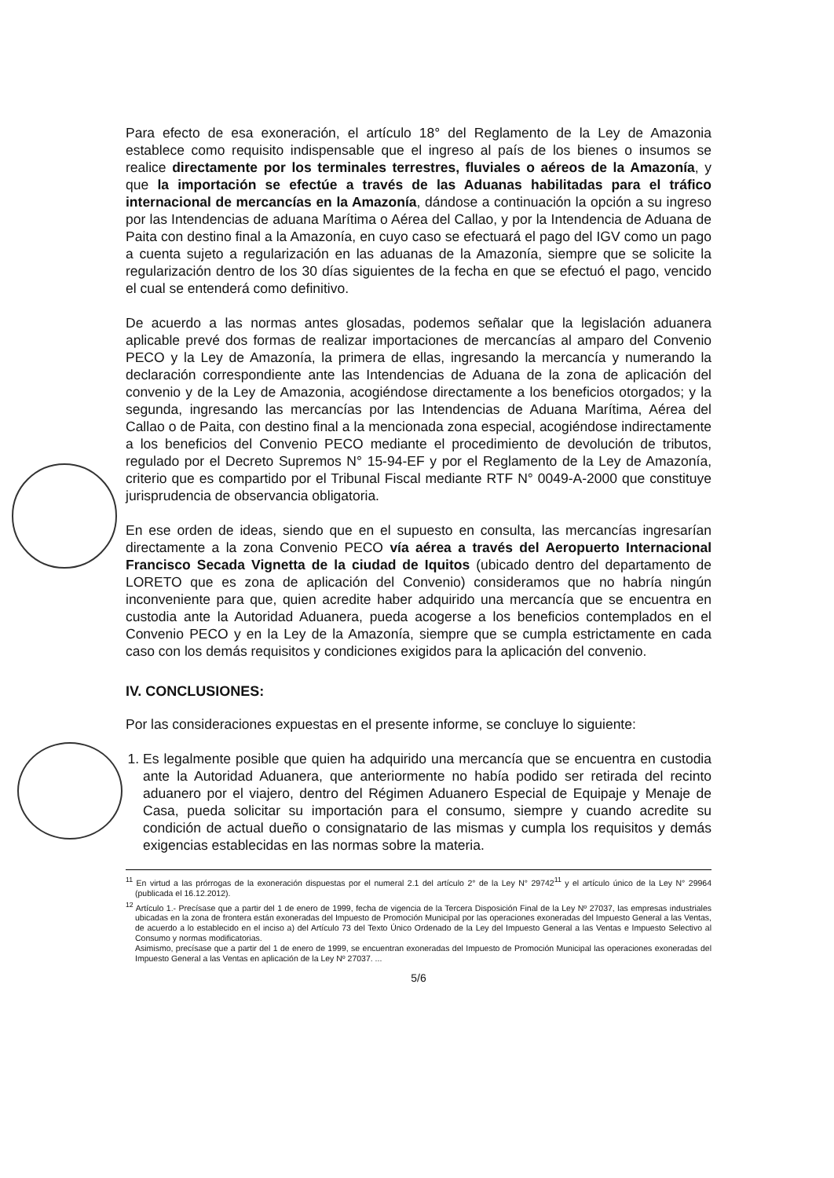Para efecto de esa exoneración, el artículo 18° del Reglamento de la Ley de Amazonia establece como requisito indispensable que el ingreso al país de los bienes o insumos se realice directamente por los terminales terrestres, fluviales o aéreos de la Amazonía, y que la importación se efectúe a través de las Aduanas habilitadas para el tráfico internacional de mercancías en la Amazonía, dándose a continuación la opción a su ingreso por las Intendencias de aduana Marítima o Aérea del Callao, y por la Intendencia de Aduana de Paita con destino final a la Amazonía, en cuyo caso se efectuará el pago del IGV como un pago a cuenta sujeto a regularización en las aduanas de la Amazonía, siempre que se solicite la regularización dentro de los 30 días siguientes de la fecha en que se efectuó el pago, vencido el cual se entenderá como definitivo.
De acuerdo a las normas antes glosadas, podemos señalar que la legislación aduanera aplicable prevé dos formas de realizar importaciones de mercancías al amparo del Convenio PECO y la Ley de Amazonía, la primera de ellas, ingresando la mercancía y numerando la declaración correspondiente ante las Intendencias de Aduana de la zona de aplicación del convenio y de la Ley de Amazonia, acogiéndose directamente a los beneficios otorgados; y la segunda, ingresando las mercancías por las Intendencias de Aduana Marítima, Aérea del Callao o de Paita, con destino final a la mencionada zona especial, acogiéndose indirectamente a los beneficios del Convenio PECO mediante el procedimiento de devolución de tributos, regulado por el Decreto Supremos N° 15-94-EF y por el Reglamento de la Ley de Amazonía, criterio que es compartido por el Tribunal Fiscal mediante RTF N° 0049-A-2000 que constituye jurisprudencia de observancia obligatoria.
En ese orden de ideas, siendo que en el supuesto en consulta, las mercancías ingresarían directamente a la zona Convenio PECO vía aérea a través del Aeropuerto Internacional Francisco Secada Vignetta de la ciudad de Iquitos (ubicado dentro del departamento de LORETO que es zona de aplicación del Convenio) consideramos que no habría ningún inconveniente para que, quien acredite haber adquirido una mercancía que se encuentra en custodia ante la Autoridad Aduanera, pueda acogerse a los beneficios contemplados en el Convenio PECO y en la Ley de la Amazonía, siempre que se cumpla estrictamente en cada caso con los demás requisitos y condiciones exigidos para la aplicación del convenio.
IV. CONCLUSIONES:
Por las consideraciones expuestas en el presente informe, se concluye lo siguiente:
1. Es legalmente posible que quien ha adquirido una mercancía que se encuentra en custodia ante la Autoridad Aduanera, que anteriormente no había podido ser retirada del recinto aduanero por el viajero, dentro del Régimen Aduanero Especial de Equipaje y Menaje de Casa, pueda solicitar su importación para el consumo, siempre y cuando acredite su condición de actual dueño o consignatario de las mismas y cumpla los requisitos y demás exigencias establecidas en las normas sobre la materia.
<sup>11</sup> En virtud a las prórrogas de la exoneración dispuestas por el numeral 2.1 del artículo 2° de la Ley N° 29742<sup>11</sup> y el artículo único de la Ley N° 29964 (publicada el 16.12.2012).
<sup>12</sup> Artículo 1.- Precísase que a partir del 1 de enero de 1999, fecha de vigencia de la Tercera Disposición Final de la Ley Nº 27037, las empresas industriales ubicadas en la zona de frontera están exoneradas del Impuesto de Promoción Municipal por las operaciones exoneradas del Impuesto General a las Ventas, de acuerdo a lo establecido en el inciso a) del Artículo 73 del Texto Único Ordenado de la Ley del Impuesto General a las Ventas e Impuesto Selectivo al Consumo y normas modificatorias.
Asimismo, precísase que a partir del 1 de enero de 1999, se encuentran exoneradas del Impuesto de Promoción Municipal las operaciones exoneradas del Impuesto General a las Ventas en aplicación de la Ley Nº 27037. ...
5/6